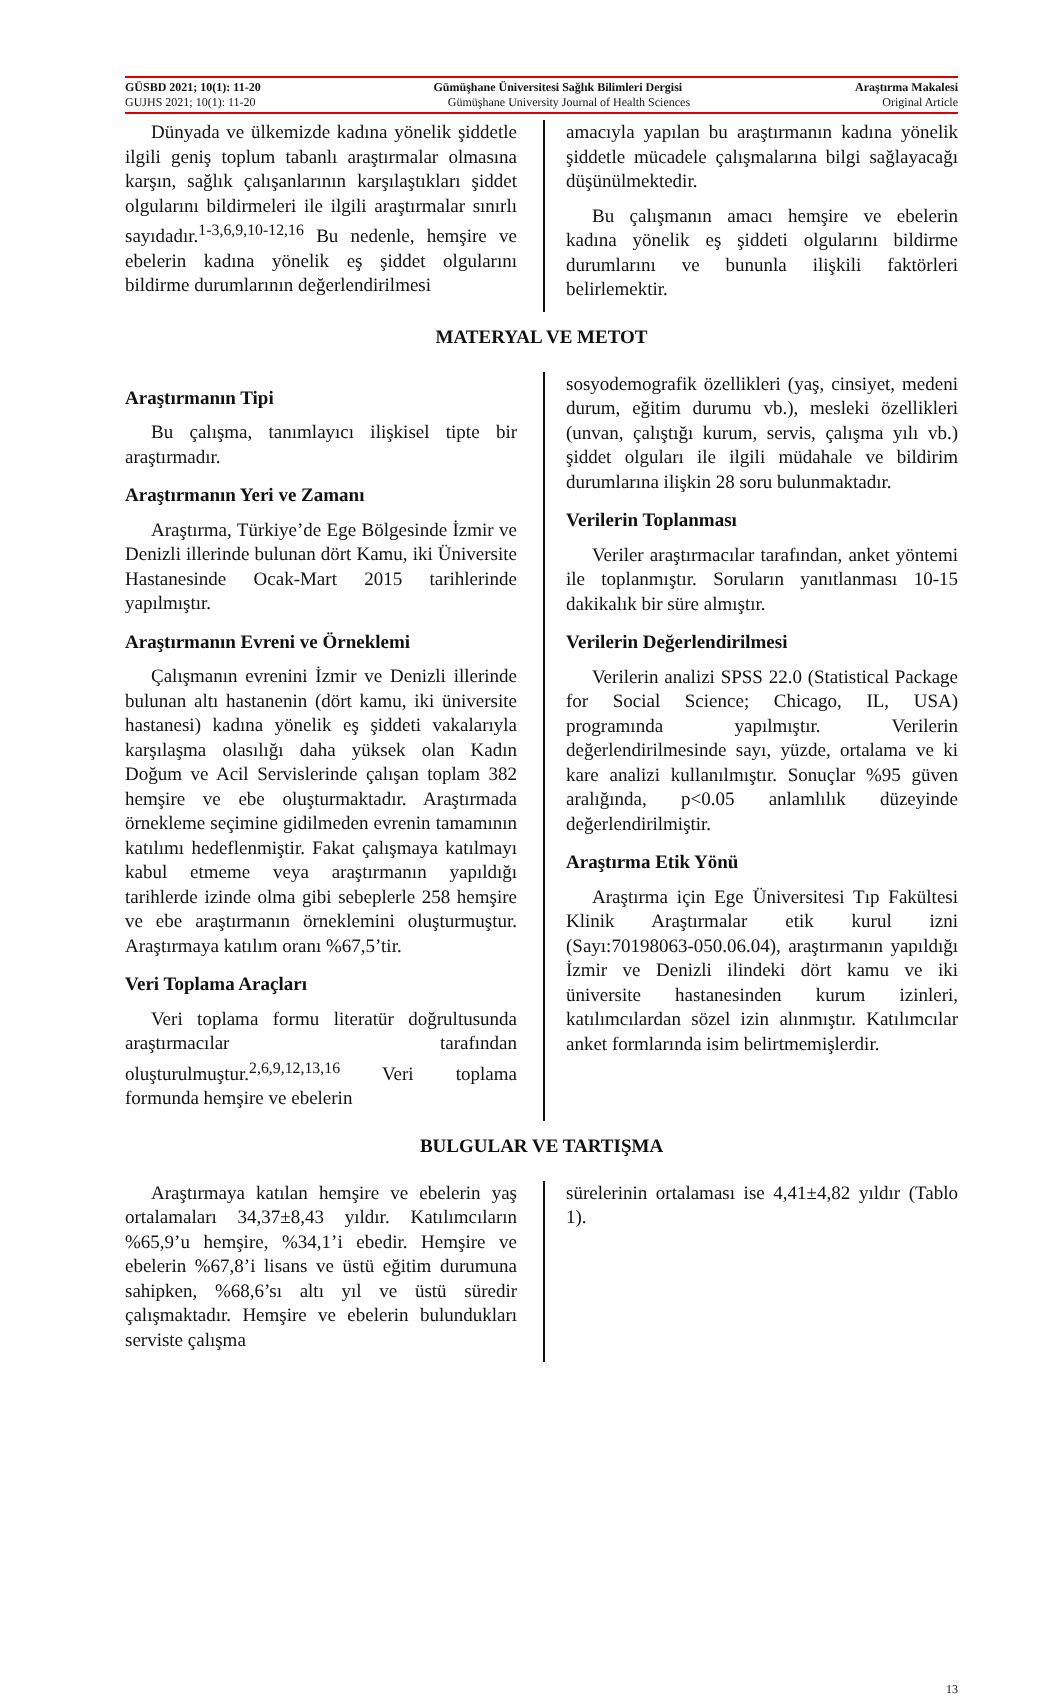GÜSBD 2021; 10(1): 11-20 Gümüşhane Üniversitesi Sağlık Bilimleri Dergisi Araştırma Makalesi
GUJHS 2021; 10(1): 11-20 Gümüşhane University Journal of Health Sciences Original Article
Dünyada ve ülkemizde kadına yönelik şiddetle ilgili geniş toplum tabanlı araştırmalar olmasına karşın, sağlık çalışanlarının karşılaştıkları şiddet olgularını bildirmeleri ile ilgili araştırmalar sınırlı sayıdadır.<sup>1-3,6,9,10-12,16</sup> Bu nedenle, hemşire ve ebelerin kadına yönelik eş şiddet olgularını bildirme durumlarının değerlendirilmesi
amacıyla yapılan bu araştırmanın kadına yönelik şiddetle mücadele çalışmalarına bilgi sağlayacağı düşünülmektedir.
Bu çalışmanın amacı hemşire ve ebelerin kadına yönelik eş şiddeti olgularını bildirme durumlarını ve bununla ilişkili faktörleri belirlemektir.
MATERYAL VE METOT
Araştırmanın Tipi
Bu çalışma, tanımlayıcı ilişkisel tipte bir araştırmadır.
Araştırmanın Yeri ve Zamanı
Araştırma, Türkiye’de Ege Bölgesinde İzmir ve Denizli illerinde bulunan dört Kamu, iki Üniversite Hastanesinde Ocak-Mart 2015 tarihlerinde yapılmıştır.
Araştırmanın Evreni ve Örneklemi
Çalışmanın evrenini İzmir ve Denizli illerinde bulunan altı hastanenin (dört kamu, iki üniversite hastanesi) kadına yönelik eş şiddeti vakalarıyla karşılaşma olasılığı daha yüksek olan Kadın Doğum ve Acil Servislerinde çalışan toplam 382 hemşire ve ebe oluşturmaktadır. Araştırmada örnekleme seçimine gidilmeden evrenin tamamının katılımı hedeflenmiştir. Fakat çalışmaya katılmayı kabul etmeme veya araştırmanın yapıldığı tarihlerde izinde olma gibi sebeplerle 258 hemşire ve ebe araştırmanın örneklemini oluşturmuştur. Araştırmaya katılım oranı %67,5’tir.
Veri Toplama Araçları
Veri toplama formu literatür doğrultusunda araştırmacılar tarafından oluşturulmuştur.<sup>2,6,9,12,13,16</sup> Veri toplama formunda hemşire ve ebelerin
sosyodemografik özellikleri (yaş, cinsiyet, medeni durum, eğitim durumu vb.), mesleki özellikleri (unvan, çalıştığı kurum, servis, çalışma yılı vb.) şiddet olguları ile ilgili müdahale ve bildirim durumlarına ilişkin 28 soru bulunmaktadır.
Verilerin Toplanması
Veriler araştırmacılar tarafından, anket yöntemi ile toplanmıştır. Soruların yanıtlanması 10-15 dakikalık bir süre almıştır.
Verilerin Değerlendirilmesi
Verilerin analizi SPSS 22.0 (Statistical Package for Social Science; Chicago, IL, USA) programında yapılmıştır. Verilerin değerlendirilmesinde sayı, yüzde, ortalama ve ki kare analizi kullanılmıştır. Sonuçlar %95 güven aralığında, p<0.05 anlamlılık düzeyinde değerlendirilmiştir.
Araştırma Etik Yönü
Araştırma için Ege Üniversitesi Tıp Fakültesi Klinik Araştırmalar etik kurul izni (Sayı:70198063-050.06.04), araştırmanın yapıldığı İzmir ve Denizli ilindeki dört kamu ve iki üniversite hastanesinden kurum izinleri, katılımcılardan sözel izin alınmıştır. Katılımcılar anket formlarında isim belirtmemişlerdir.
BULGULAR VE TARTIŞMA
Araştırmaya katılan hemşire ve ebelerin yaş ortalamaları 34,37±8,43 yıldır. Katılımcıların %65,9’u hemşire, %34,1’i ebedir. Hemşire ve ebelerin %67,8’i lisans ve üstü eğitim durumuna sahipken, %68,6’sı altı yıl ve üstü süredir çalışmaktadır. Hemşire ve ebelerin bulundukları serviste çalışma
sürelerinin ortalaması ise 4,41±4,82 yıldır (Tablo 1).
13